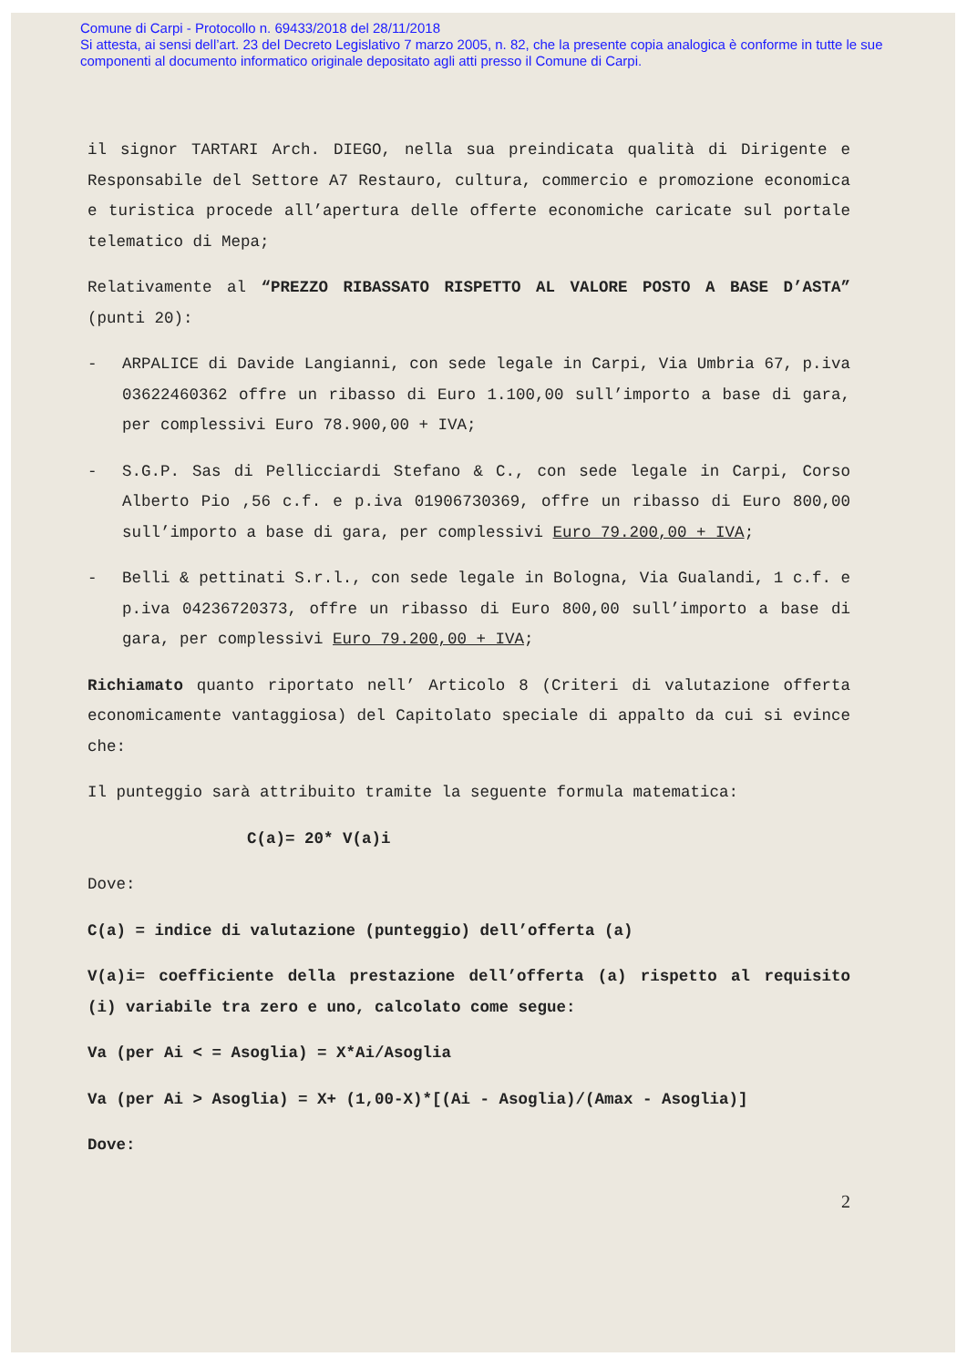Comune di Carpi - Protocollo n. 69433/2018 del 28/11/2018
Si attesta, ai sensi dell’art. 23 del Decreto Legislativo 7 marzo 2005, n. 82, che la presente copia analogica è conforme in tutte le sue componenti al documento informatico originale depositato agli atti presso il Comune di Carpi.
il signor TARTARI Arch. DIEGO, nella sua preindicata qualità di Dirigente e Responsabile del Settore A7 Restauro, cultura, commercio e promozione economica e turistica procede all’apertura delle offerte economiche caricate sul portale telematico di Mepa;
Relativamente al “PREZZO RIBASSATO RISPETTO AL VALORE POSTO A BASE D’ASTA” (punti 20):
- ARPALICE di Davide Langianni, con sede legale in Carpi, Via Umbria 67, p.iva 03622460362 offre un ribasso di Euro 1.100,00 sull’importo a base di gara, per complessivi Euro 78.900,00 + IVA;
- S.G.P. Sas di Pellicciardi Stefano & C., con sede legale in Carpi, Corso Alberto Pio ,56 c.f. e p.iva 01906730369, offre un ribasso di Euro 800,00 sull’importo a base di gara, per complessivi Euro 79.200,00 + IVA;
- Belli & pettinati S.r.l., con sede legale in Bologna, Via Gualandi, 1 c.f. e p.iva 04236720373, offre un ribasso di Euro 800,00 sull’importo a base di gara, per complessivi Euro 79.200,00 + IVA;
Richiamato quanto riportato nell’ Articolo 8 (Criteri di valutazione offerta economicamente vantaggiosa) del Capitolato speciale di appalto da cui si evince che:
Il punteggio sarà attribuito tramite la seguente formula matematica:
C(a)= 20* V(a)i
Dove:
C(a) = indice di valutazione (punteggio) dell’offerta (a)
V(a)i= coefficiente della prestazione dell’offerta (a) rispetto al requisito (i) variabile tra zero e uno, calcolato come segue:
Va (per Ai < = Asoglia) = X*Ai/Asoglia
Va (per Ai > Asoglia) = X+ (1,00-X)*[(Ai - Asoglia)/(Amax - Asoglia)]
Dove:
2